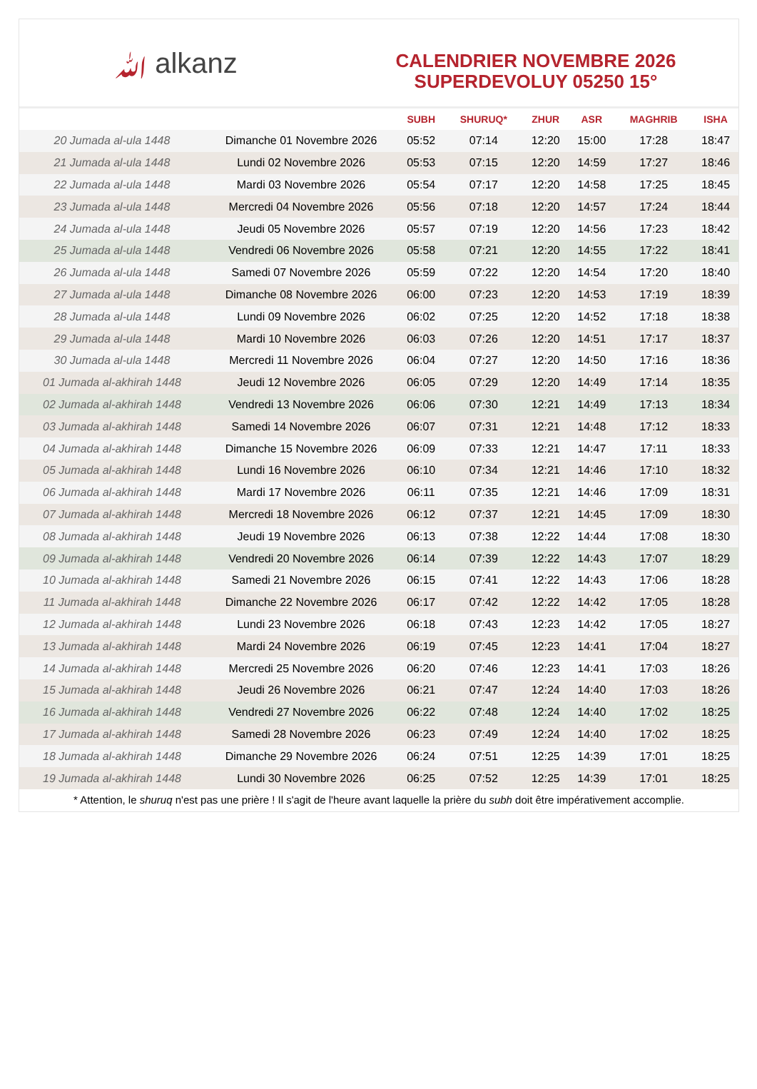ﷲ alkanz
CALENDRIER NOVEMBRE 2026
SUPERDEVOLUY 05250 15°
| | | SUBH | SHURUQ* | ZHUR | ASR | MAGHRIB | ISHA |
| --- | --- | --- | --- | --- | --- | --- | --- |
| 20 Jumada al-ula 1448 | Dimanche 01 Novembre 2026 | 05:52 | 07:14 | 12:20 | 15:00 | 17:28 | 18:47 |
| 21 Jumada al-ula 1448 | Lundi 02 Novembre 2026 | 05:53 | 07:15 | 12:20 | 14:59 | 17:27 | 18:46 |
| 22 Jumada al-ula 1448 | Mardi 03 Novembre 2026 | 05:54 | 07:17 | 12:20 | 14:58 | 17:25 | 18:45 |
| 23 Jumada al-ula 1448 | Mercredi 04 Novembre 2026 | 05:56 | 07:18 | 12:20 | 14:57 | 17:24 | 18:44 |
| 24 Jumada al-ula 1448 | Jeudi 05 Novembre 2026 | 05:57 | 07:19 | 12:20 | 14:56 | 17:23 | 18:42 |
| 25 Jumada al-ula 1448 | Vendredi 06 Novembre 2026 | 05:58 | 07:21 | 12:20 | 14:55 | 17:22 | 18:41 |
| 26 Jumada al-ula 1448 | Samedi 07 Novembre 2026 | 05:59 | 07:22 | 12:20 | 14:54 | 17:20 | 18:40 |
| 27 Jumada al-ula 1448 | Dimanche 08 Novembre 2026 | 06:00 | 07:23 | 12:20 | 14:53 | 17:19 | 18:39 |
| 28 Jumada al-ula 1448 | Lundi 09 Novembre 2026 | 06:02 | 07:25 | 12:20 | 14:52 | 17:18 | 18:38 |
| 29 Jumada al-ula 1448 | Mardi 10 Novembre 2026 | 06:03 | 07:26 | 12:20 | 14:51 | 17:17 | 18:37 |
| 30 Jumada al-ula 1448 | Mercredi 11 Novembre 2026 | 06:04 | 07:27 | 12:20 | 14:50 | 17:16 | 18:36 |
| 01 Jumada al-akhirah 1448 | Jeudi 12 Novembre 2026 | 06:05 | 07:29 | 12:20 | 14:49 | 17:14 | 18:35 |
| 02 Jumada al-akhirah 1448 | Vendredi 13 Novembre 2026 | 06:06 | 07:30 | 12:21 | 14:49 | 17:13 | 18:34 |
| 03 Jumada al-akhirah 1448 | Samedi 14 Novembre 2026 | 06:07 | 07:31 | 12:21 | 14:48 | 17:12 | 18:33 |
| 04 Jumada al-akhirah 1448 | Dimanche 15 Novembre 2026 | 06:09 | 07:33 | 12:21 | 14:47 | 17:11 | 18:33 |
| 05 Jumada al-akhirah 1448 | Lundi 16 Novembre 2026 | 06:10 | 07:34 | 12:21 | 14:46 | 17:10 | 18:32 |
| 06 Jumada al-akhirah 1448 | Mardi 17 Novembre 2026 | 06:11 | 07:35 | 12:21 | 14:46 | 17:09 | 18:31 |
| 07 Jumada al-akhirah 1448 | Mercredi 18 Novembre 2026 | 06:12 | 07:37 | 12:21 | 14:45 | 17:09 | 18:30 |
| 08 Jumada al-akhirah 1448 | Jeudi 19 Novembre 2026 | 06:13 | 07:38 | 12:22 | 14:44 | 17:08 | 18:30 |
| 09 Jumada al-akhirah 1448 | Vendredi 20 Novembre 2026 | 06:14 | 07:39 | 12:22 | 14:43 | 17:07 | 18:29 |
| 10 Jumada al-akhirah 1448 | Samedi 21 Novembre 2026 | 06:15 | 07:41 | 12:22 | 14:43 | 17:06 | 18:28 |
| 11 Jumada al-akhirah 1448 | Dimanche 22 Novembre 2026 | 06:17 | 07:42 | 12:22 | 14:42 | 17:05 | 18:28 |
| 12 Jumada al-akhirah 1448 | Lundi 23 Novembre 2026 | 06:18 | 07:43 | 12:23 | 14:42 | 17:05 | 18:27 |
| 13 Jumada al-akhirah 1448 | Mardi 24 Novembre 2026 | 06:19 | 07:45 | 12:23 | 14:41 | 17:04 | 18:27 |
| 14 Jumada al-akhirah 1448 | Mercredi 25 Novembre 2026 | 06:20 | 07:46 | 12:23 | 14:41 | 17:03 | 18:26 |
| 15 Jumada al-akhirah 1448 | Jeudi 26 Novembre 2026 | 06:21 | 07:47 | 12:24 | 14:40 | 17:03 | 18:26 |
| 16 Jumada al-akhirah 1448 | Vendredi 27 Novembre 2026 | 06:22 | 07:48 | 12:24 | 14:40 | 17:02 | 18:25 |
| 17 Jumada al-akhirah 1448 | Samedi 28 Novembre 2026 | 06:23 | 07:49 | 12:24 | 14:40 | 17:02 | 18:25 |
| 18 Jumada al-akhirah 1448 | Dimanche 29 Novembre 2026 | 06:24 | 07:51 | 12:25 | 14:39 | 17:01 | 18:25 |
| 19 Jumada al-akhirah 1448 | Lundi 30 Novembre 2026 | 06:25 | 07:52 | 12:25 | 14:39 | 17:01 | 18:25 |
* Attention, le shuruq n'est pas une prière ! Il s'agit de l'heure avant laquelle la prière du subh doit être impérativement accomplie.